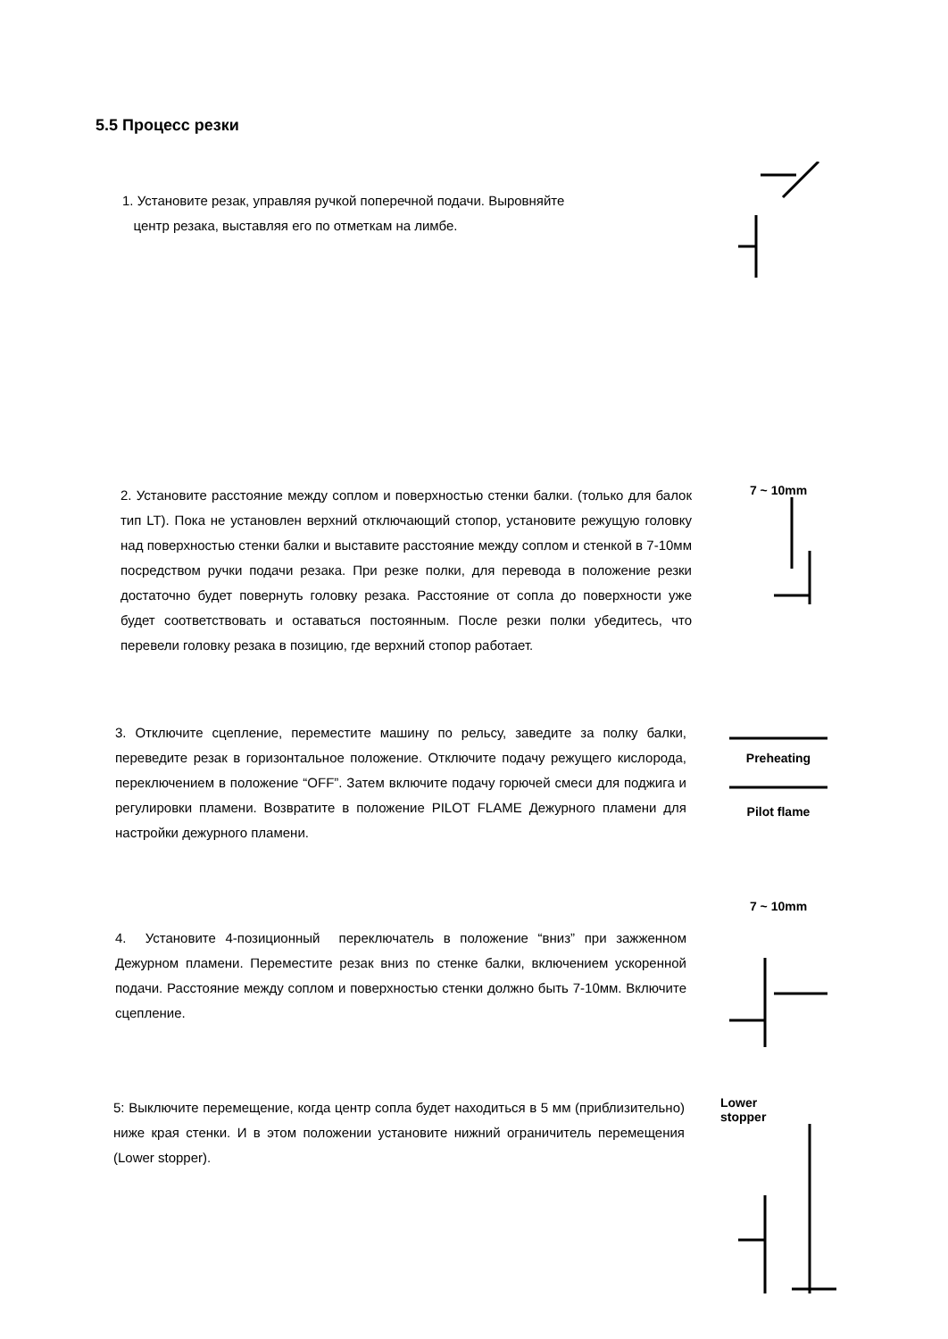5.5 Процесс резки
1. Установите резак, управляя ручкой поперечной подачи. Выровняйте
центр резака, выставляя его по отметкам на лимбе.
2. Установите расстояние между соплом и поверхностью стенки балки. (только для балок тип LT). Пока не установлен верхний отключающий стопор, установите режущую головку над поверхностью стенки балки и выставите расстояние между соплом и стенкой в 7-10мм посредством ручки подачи резака. При резке полки, для перевода в положение резки достаточно будет повернуть головку резака. Расстояние от сопла до поверхности уже будет соответствовать и оставаться постоянным. После резки полки убедитесь, что перевели головку резака в позицию, где верхний стопор работает.
7 ~ 10mm
3. Отключите сцепление, переместите машину по рельсу, заведите за полку балки, переведите резак в горизонтальное положение. Отключите подачу режущего кислорода, переключением в положение “OFF”. Затем включите подачу горючей смеси для поджига и регулировки пламени. Возвратите в положение PILOT FLAME Дежурного пламени для настройки дежурного пламени.
Preheating
Pilot flame
4. Установите 4-позиционный переключатель в положение “вниз” при зажженном Дежурном пламени. Переместите резак вниз по стенке балки, включением ускоренной подачи. Расстояние между соплом и поверхностью стенки должно быть 7-10мм. Включите сцепление.
7 ~ 10mm
5: Выключите перемещение, когда центр сопла будет находиться в 5 мм (приблизительно) ниже края стенки. И в этом положении установите нижний ограничитель перемещения (Lower stopper).
Lower
stopper